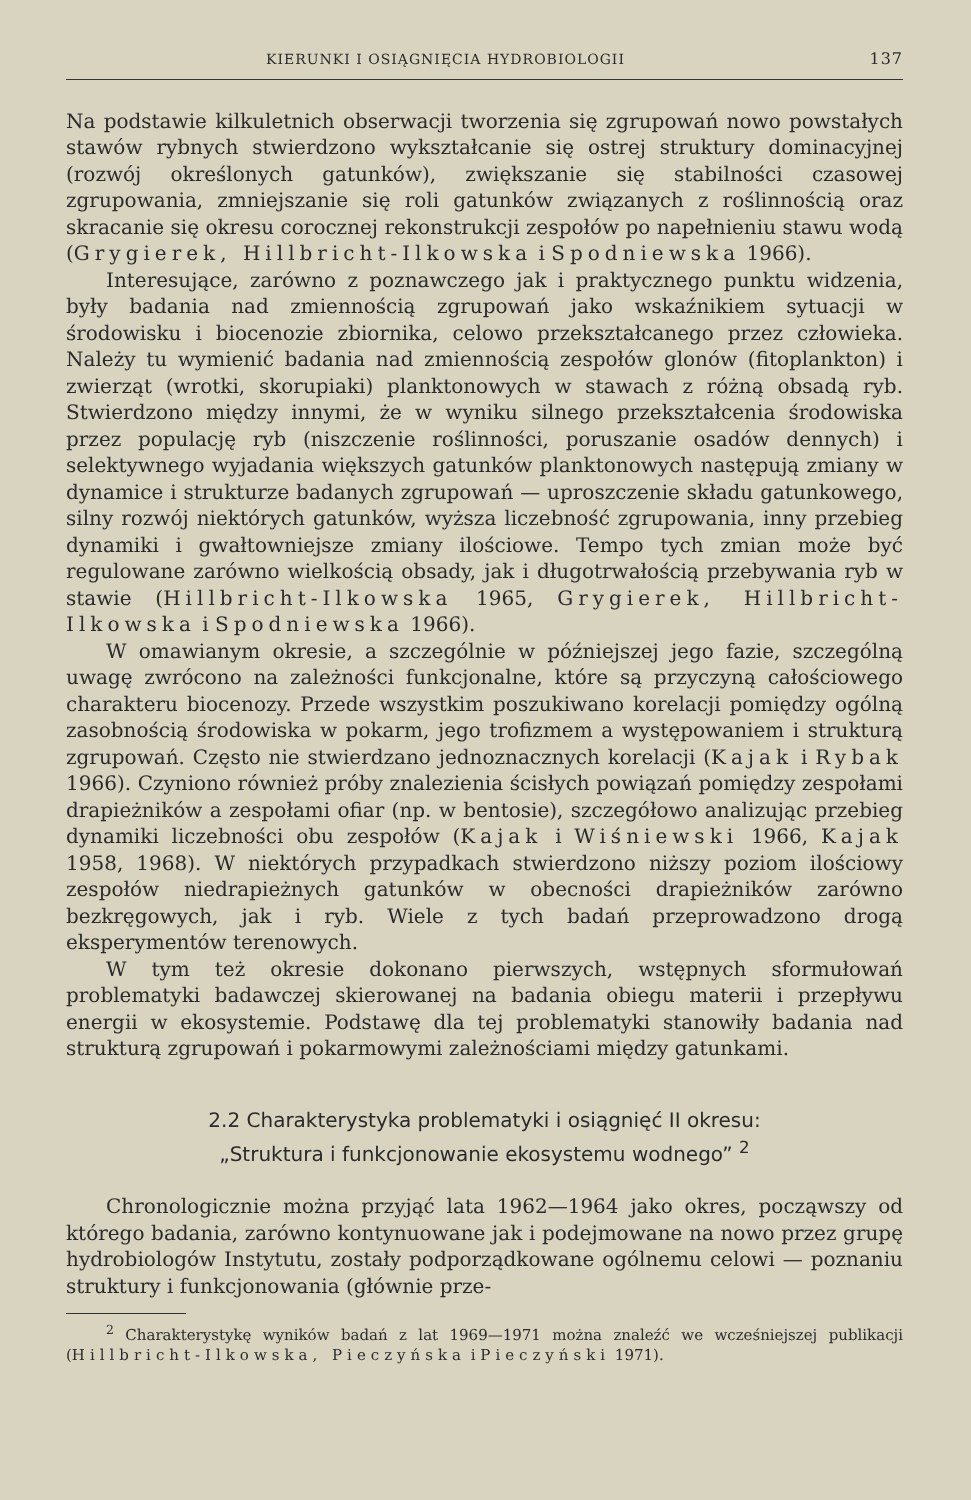KIERUNKI I OSIĄGNIĘCIA HYDROBIOLOGII 137
Na podstawie kilkuletnich obserwacji tworzenia się zgrupowań nowo powstałych stawów rybnych stwierdzono wykształcanie się ostrej struktury dominacyjnej (rozwój określonych gatunków), zwiększanie się stabilności czasowej zgrupowania, zmniejszanie się roli gatunków związanych z roślinnością oraz skracanie się okresu corocznej rekonstrukcji zespołów po napełnieniu stawu wodą (Grygierek, Hillbricht-Ilkowska i Spodniewska 1966).
Interesujące, zarówno z poznawczego jak i praktycznego punktu widzenia, były badania nad zmiennością zgrupowań jako wskaźnikiem sytuacji w środowisku i biocenozie zbiornika, celowo przekształcanego przez człowieka. Należy tu wymienić badania nad zmiennością zespołów glonów (fitoplankton) i zwierząt (wrotki, skorupiaki) planktonowych w stawach z różną obsadą ryb. Stwierdzono między innymi, że w wyniku silnego przekształcenia środowiska przez populację ryb (niszczenie roślinności, poruszanie osadów dennych) i selektywnego wyjadania większych gatunków planktonowych następują zmiany w dynamice i strukturze badanych zgrupowań — uproszczenie składu gatunkowego, silny rozwój niektórych gatunków, wyższa liczebność zgrupowania, inny przebieg dynamiki i gwałtowniejsze zmiany ilościowe. Tempo tych zmian może być regulowane zarówno wielkością obsady, jak i długotrwałością przebywania ryb w stawie (Hillbricht-Ilkowska 1965, Grygierek, Hillbricht-Ilkowska i Spodniewska 1966).
W omawianym okresie, a szczególnie w późniejszej jego fazie, szczególną uwagę zwrócono na zależności funkcjonalne, które są przyczyną całościowego charakteru biocenozy. Przede wszystkim poszukiwano korelacji pomiędzy ogólną zasobnością środowiska w pokarm, jego trofizmem a występowaniem i strukturą zgrupowań. Często nie stwierdzano jednoznacznych korelacji (Kajak i Rybak 1966). Czyniono również próby znalezienia ścisłych powiązań pomiędzy zespołami drapieżników a zespołami ofiar (np. w bentosie), szczegółowo analizując przebieg dynamiki liczebności obu zespołów (Kajak i Wiśniewski 1966, Kajak 1958, 1968). W niektórych przypadkach stwierdzono niższy poziom ilościowy zespołów niedrapieżnych gatunków w obecności drapieżników zarówno bezkręgowych, jak i ryb. Wiele z tych badań przeprowadzono drogą eksperymentów terenowych.
W tym też okresie dokonano pierwszych, wstępnych sformułowań problematyki badawczej skierowanej na badania obiegu materii i przepływu energii w ekosystemie. Podstawę dla tej problematyki stanowiły badania nad strukturą zgrupowań i pokarmowymi zależnościami między gatunkami.
2.2 Charakterystyka problematyki i osiągnięć II okresu:
„Struktura i funkcjonowanie ekosystemu wodnego” <sup>2</sup>
Chronologicznie można przyjąć lata 1962—1964 jako okres, począwszy od którego badania, zarówno kontynuowane jak i podejmowane na nowo przez grupę hydrobiologów Instytutu, zostały podporządkowane ogólnemu celowi — poznaniu struktury i funkcjonowania (głównie prze-
<sup>2</sup> Charakterystykę wyników badań z lat 1969—1971 można znaleźć we wcześniejszej publikacji (Hillbricht-Ilkowska, Pieczyńska i Pieczyński 1971).